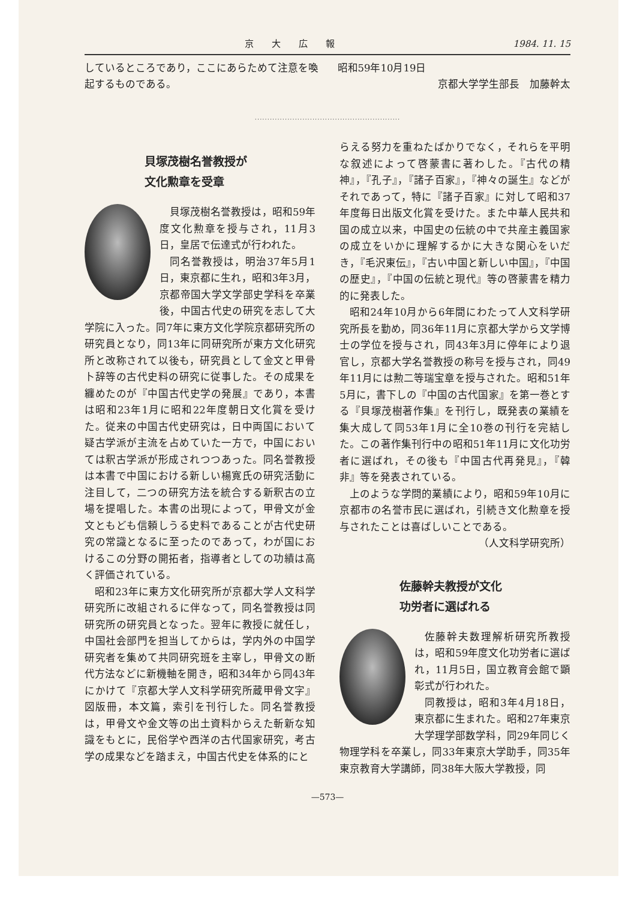京大広報 1984. 11. 15
しているところであり，ここにあらためて注意を喚起するものである。
昭和59年10月19日
京都大学学生部長　加藤幹太
··························································
貝塚茂樹名誉教授が
文化勲章を受章
貝塚茂樹名誉教授は，昭和59年度文化勲章を授与され，11月3日，皇居で伝達式が行われた。
同名誉教授は，明治37年5月1日，東京都に生れ，昭和3年3月，京都帝国大学文学部史学科を卒業後，中国古代史の研究を志して大学院に入った。同7年に東方文化学院京都研究所の研究員となり，同13年に同研究所が東方文化研究所と改称されて以後も，研究員として金文と甲骨卜辞等の古代史料の研究に従事した。その成果を纏めたのが『中国古代史学の発展』であり，本書は昭和23年1月に昭和22年度朝日文化賞を受けた。従来の中国古代史研究は，日中両国において疑古学派が主流を占めていた一方で，中国においては釈古学派が形成されつつあった。同名誉教授は本書で中国における新しい楊寛氏の研究活動に注目して，二つの研究方法を統合する新釈古の立場を提唱した。本書の出現によって，甲骨文が金文ともども信頼しうる史料であることが古代史研究の常識となるに至ったのであって，わが国におけるこの分野の開拓者，指導者としての功績は高く評価されている。
昭和23年に東方文化研究所が京都大学人文科学研究所に改組されるに伴なって，同名誉教授は同研究所の研究員となった。翌年に教授に就任し，中国社会部門を担当してからは，学内外の中国学研究者を集めて共同研究班を主宰し，甲骨文の断代方法などに新機軸を開き，昭和34年から同43年にかけて『京都大学人文科学研究所蔵甲骨文字』図版冊，本文篇，索引を刊行した。同名誉教授は，甲骨文や金文等の出土資料からえた斬新な知識をもとに，民俗学や西洋の古代国家研究，考古学の成果などを踏まえ，中国古代史を体系的にと
らえる努力を重ねたばかりでなく，それらを平明な叙述によって啓蒙書に著わした。『古代の精神』，『孔子』，『諸子百家』，『神々の誕生』などがそれであって，特に『諸子百家』に対して昭和37年度毎日出版文化賞を受けた。また中華人民共和国の成立以来，中国史の伝統の中で共産主義国家の成立をいかに理解するかに大きな関心をいだき，『毛沢東伝』，『古い中国と新しい中国』，『中国の歴史』，『中国の伝統と現代』等の啓蒙書を精力的に発表した。
昭和24年10月から6年間にわたって人文科学研究所長を勤め，同36年11月に京都大学から文学博士の学位を授与され，同43年3月に停年により退官し，京都大学名誉教授の称号を授与され，同49年11月には勲二等瑞宝章を授与された。昭和51年5月に，書下しの『中国の古代国家』を第一巻とする『貝塚茂樹著作集』を刊行し，既発表の業績を集大成して同53年1月に全10巻の刊行を完結した。この著作集刊行中の昭和51年11月に文化功労者に選ばれ，その後も『中国古代再発見』，『韓非』等を発表されている。
上のような学問的業績により，昭和59年10月に京都市の名誉市民に選ばれ，引続き文化勲章を授与されたことは喜ばしいことである。
（人文科学研究所）
佐藤幹夫教授が文化
功労者に選ばれる
佐藤幹夫数理解析研究所教授は，昭和59年度文化功労者に選ばれ，11月5日，国立教育会館で顕彰式が行われた。
同教授は，昭和3年4月18日，東京都に生まれた。昭和27年東京大学理学部数学科，同29年同じく物理学科を卒業し，同33年東京大学助手，同35年東京教育大学講師，同38年大阪大学教授，同
—573—